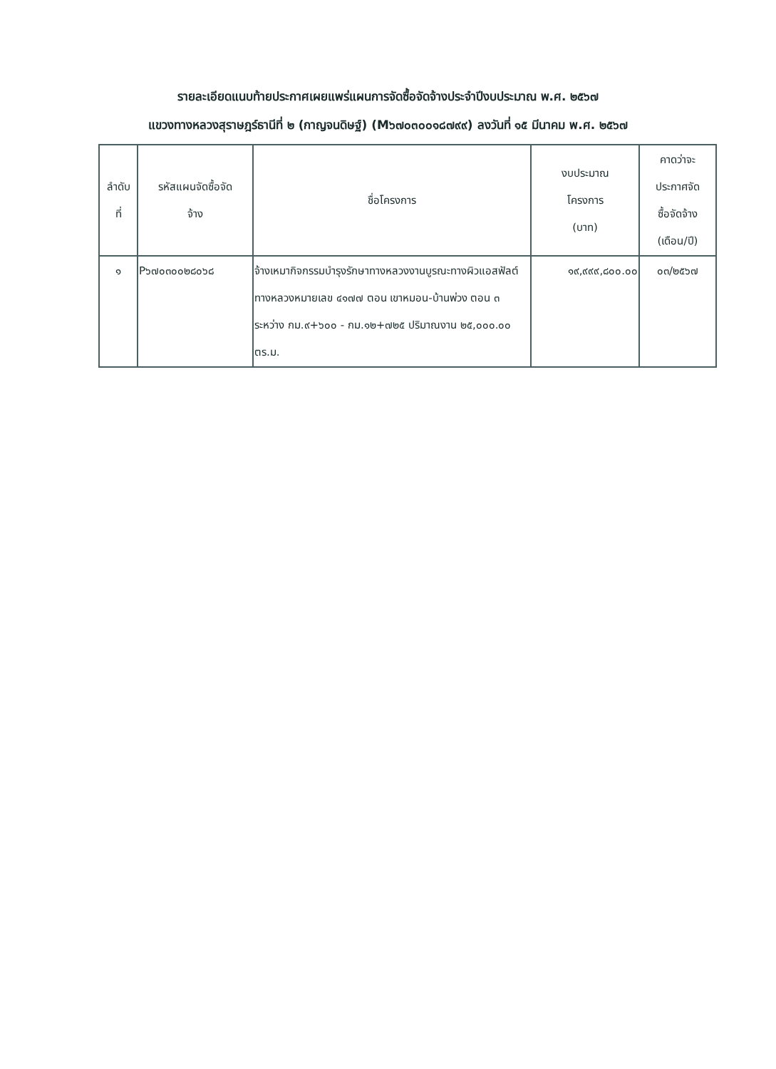รายละเอียดแนบท้ายประกาศเผยแพร่แผนการจัดซื้อจัดจ้างประจำปีงบประมาณ พ.ศ. ๒๕๖๗
แขวงทางหลวงสุราษฎร์ธานีที่ ๒ (กาญจนดิษฐ์) (M๖๗๐๓๐๐๑๘๗๙๙) ลงวันที่ ๑๕ มีนาคม พ.ศ. ๒๕๖๗
| ลำดับ ที่ | รหัสแผนจัดซื้อจัด จ้าง | ชื่อโครงการ | งบประมาณ โครงการ (บาท) | คาดว่าจะ ประกาศจัด ซื้อจัดจ้าง (เดือน/ปี) |
| --- | --- | --- | --- | --- |
| ๑ | P๖๗๐๓๐๐๒๘๐๖๘ | จ้างเหมากิจกรรมบำรุงรักษาทางหลวงงานบูรณะทางผิวแอสฟัลต์ ทางหลวงหมายเลข ๔๑๗๗ ตอน เขาหมอน-บ้านพ่วง ตอน ๓ ระหว่าง กม.๙+๖๐๐ - กม.๑๒+๗๒๕ ปริมาณงาน ๒๕,๐๐๐.๐๐ ตร.ม. | ๑๙,๙๙๙,๘๐๐.๐๐ | ๐๓/๒๕๖๗ |